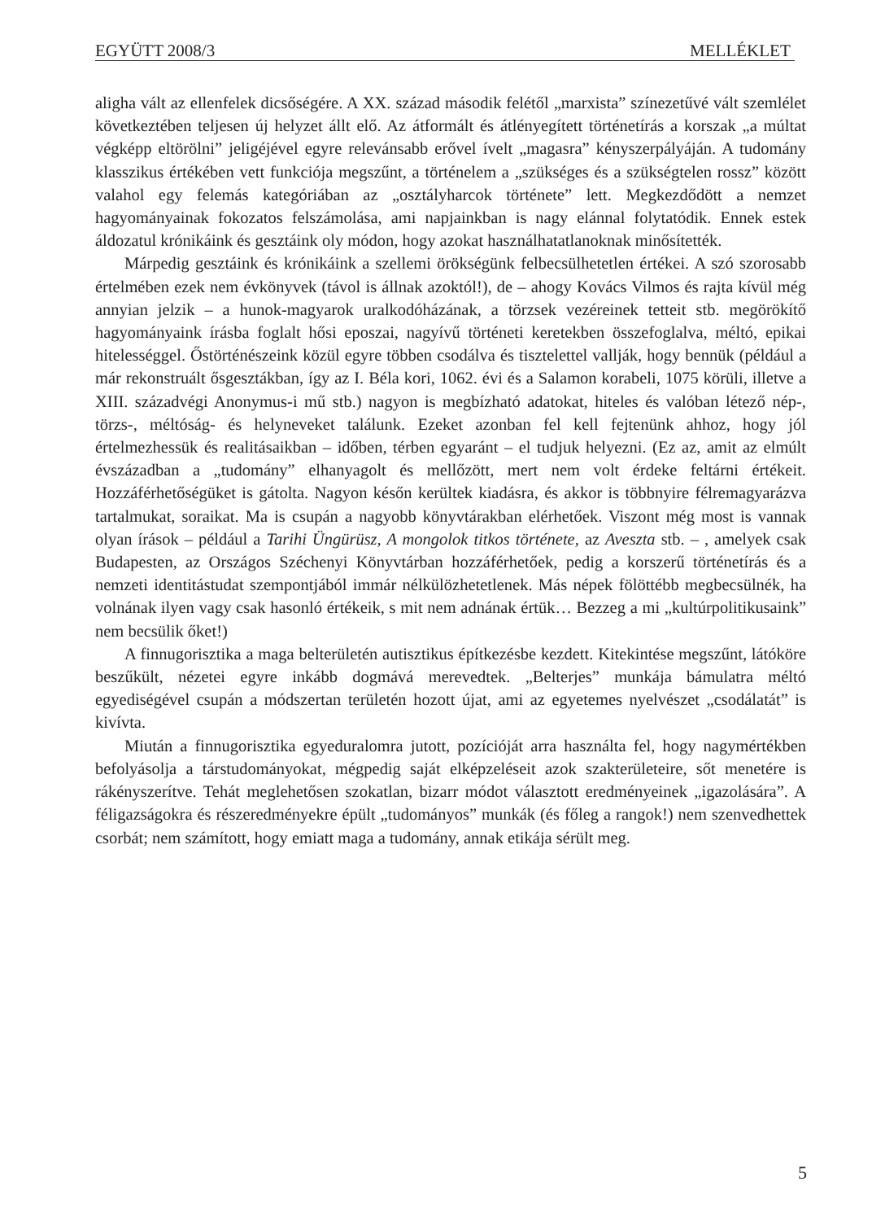EGYÜTT 2008/3 MELLÉKLET
aligha vált az ellenfelek dicsőségére. A XX. század második felétől „marxista” színezetűvé vált szemlélet következtében teljesen új helyzet állt elő. Az átformált és átlényegített történetírás a korszak „a múltat végképp eltörölni” jeligéjével egyre relevánsabb erővel ívelt „magasra” kényszerpályáján. A tudomány klasszikus értékében vett funkciója megszűnt, a történelem a „szükséges és a szükségtelen rossz” között valahol egy felemás kategóriában az „osztályharcok története” lett. Megkezdődött a nemzet hagyományainak fokozatos felszámolása, ami napjainkban is nagy elánnal folytatódik. Ennek estek áldozatul krónikáink és gesztáink oly módon, hogy azokat használhatatlanoknak minősítették.
Márpedig gesztáink és krónikáink a szellemi örökségünk felbecsülhetetlen értékei. A szó szorosabb értelmében ezek nem évkönyvek (távol is állnak azoktól!), de – ahogy Kovács Vilmos és rajta kívül még annyian jelzik – a hunok-magyarok uralkodóházának, a törzsek vezéreinek tetteit stb. megörökítő hagyományaink írásba foglalt hősi eposzai, nagyívű történeti keretekben összefoglalva, méltó, epikai hitelességgel. Őstörténészeink közül egyre többen csodálva és tisztelettel vallják, hogy bennük (például a már rekonstruált ősgesztákban, így az I. Béla kori, 1062. évi és a Salamon korabeli, 1075 körüli, illetve a XIII. századvégi Anonymus-i mű stb.) nagyon is megbízható adatokat, hiteles és valóban létező nép-, törzs-, méltóság- és helyneveket találunk. Ezeket azonban fel kell fejtenünk ahhoz, hogy jól értelmezhessük és realitásaikban – időben, térben egyaránt – el tudjuk helyezni. (Ez az, amit az elmúlt évszázadban a „tudomány” elhanyagolt és mellőzött, mert nem volt érdeke feltárni értékeit. Hozzáférhetőségüket is gátolta. Nagyon későn kerültek kiadásra, és akkor is többnyire félremagyarázva tartalmukat, soraikat. Ma is csupán a nagyobb könyvtárakban elérhetőek. Viszont még most is vannak olyan írások – például a Tarihi Üngürüsz, A mongolok titkos története, az Aveszta stb. – , amelyek csak Budapesten, az Országos Széchenyi Könyvtárban hozzáférhetőek, pedig a korszerű történetírás és a nemzeti identitástudat szempontjából immár nélkülözhetetlenek. Más népek fölöttébb megbecsülnék, ha volnának ilyen vagy csak hasonló értékeik, s mit nem adnának értük… Bezzeg a mi „kultúrpolitikusaink” nem becsülik őket!)
A finnugorisztika a maga belterületén autisztikus építkezésbe kezdett. Kitekintése megszűnt, látóköre beszűkült, nézetei egyre inkább dogmává merevedtek. „Belterjes” munkája bámulatra méltó egyediségével csupán a módszertan területén hozott újat, ami az egyetemes nyelvészet „csodálatát” is kivívta.
Miután a finnugorisztika egyeduralomra jutott, pozícióját arra használta fel, hogy nagymértékben befolyásolja a társtudományokat, mégpedig saját elképzeléseit azok szakterületeire, sőt menetére is rákényszerítve. Tehát meglehetősen szokatlan, bizarr módot választott eredményeinek „igazolására”. A féligazságokra és részeredményekre épült „tudományos” munkák (és főleg a rangok!) nem szenvedhettek csorbát; nem számított, hogy emiatt maga a tudomány, annak etikája sérült meg.
5